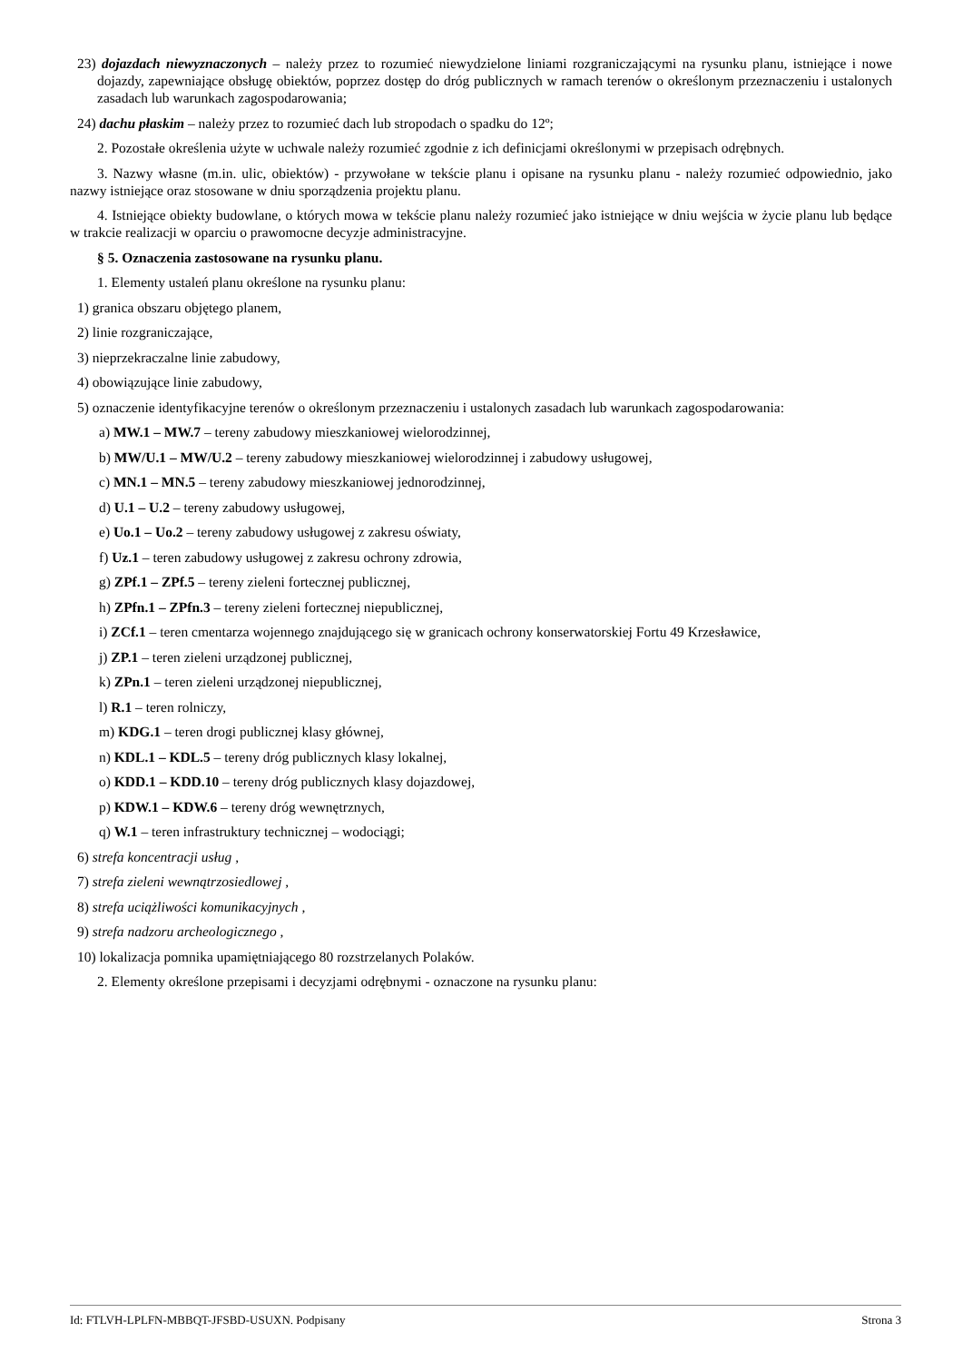23) dojazdach niewyznaczonych – należy przez to rozumieć niewydzielone liniami rozgraniczającymi na rysunku planu, istniejące i nowe dojazdy, zapewniające obsługę obiektów, poprzez dostęp do dróg publicznych w ramach terenów o określonym przeznaczeniu i ustalonych zasadach lub warunkach zagospodarowania;
24) dachu płaskim – należy przez to rozumieć dach lub stropodach o spadku do 12º;
2. Pozostałe określenia użyte w uchwale należy rozumieć zgodnie z ich definicjami określonymi w przepisach odrębnych.
3. Nazwy własne (m.in. ulic, obiektów) - przywołane w tekście planu i opisane na rysunku planu - należy rozumieć odpowiednio, jako nazwy istniejące oraz stosowane w dniu sporządzenia projektu planu.
4. Istniejące obiekty budowlane, o których mowa w tekście planu należy rozumieć jako istniejące w dniu wejścia w życie planu lub będące w trakcie realizacji w oparciu o prawomocne decyzje administracyjne.
§ 5. Oznaczenia zastosowane na rysunku planu.
1. Elementy ustaleń planu określone na rysunku planu:
1) granica obszaru objętego planem,
2) linie rozgraniczające,
3) nieprzekraczalne linie zabudowy,
4) obowiązujące linie zabudowy,
5) oznaczenie identyfikacyjne terenów o określonym przeznaczeniu i ustalonych zasadach lub warunkach zagospodarowania:
a) MW.1 – MW.7 – tereny zabudowy mieszkaniowej wielorodzinnej,
b) MW/U.1 – MW/U.2 – tereny zabudowy mieszkaniowej wielorodzinnej i zabudowy usługowej,
c) MN.1 – MN.5 – tereny zabudowy mieszkaniowej jednorodzinnej,
d) U.1 – U.2 – tereny zabudowy usługowej,
e) Uo.1 – Uo.2 – tereny zabudowy usługowej z zakresu oświaty,
f) Uz.1 – teren zabudowy usługowej z zakresu ochrony zdrowia,
g) ZPf.1 – ZPf.5 – tereny zieleni fortecznej publicznej,
h) ZPfn.1 – ZPfn.3 – tereny zieleni fortecznej niepublicznej,
i) ZCf.1 – teren cmentarza wojennego znajdującego się w granicach ochrony konserwatorskiej Fortu 49 Krzesławice,
j) ZP.1 – teren zieleni urządzonej publicznej,
k) ZPn.1 – teren zieleni urządzonej niepublicznej,
l) R.1 – teren rolniczy,
m) KDG.1 – teren drogi publicznej klasy głównej,
n) KDL.1 – KDL.5 – tereny dróg publicznych klasy lokalnej,
o) KDD.1 – KDD.10 – tereny dróg publicznych klasy dojazdowej,
p) KDW.1 – KDW.6 – tereny dróg wewnętrznych,
q) W.1 – teren infrastruktury technicznej – wodociągi;
6) strefa koncentracji usług ,
7) strefa zieleni wewnątrzosiedlowej ,
8) strefa uciążliwości komunikacyjnych ,
9) strefa nadzoru archeologicznego ,
10) lokalizacja pomnika upamiętniającego 80 rozstrzelanych Polaków.
2. Elementy określone przepisami i decyzjami odrębnymi - oznaczone na rysunku planu:
Id: FTLVH-LPLFN-MBBQT-JFSBD-USUXN. Podpisany Strona 3